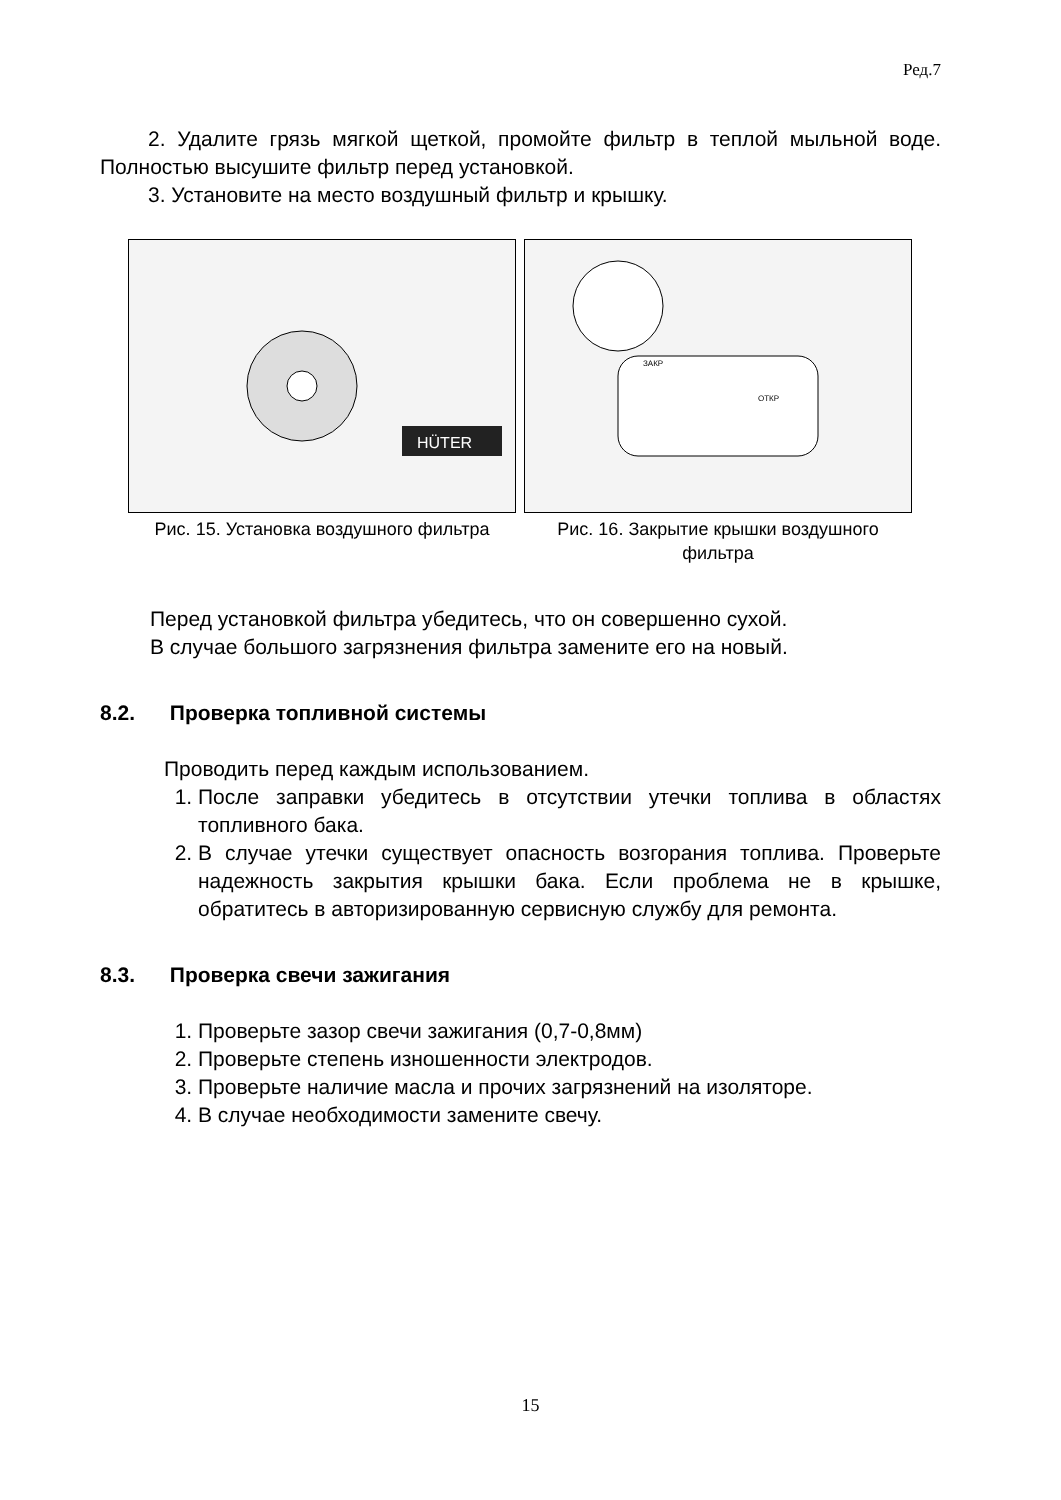Ред.7
2. Удалите грязь мягкой щеткой, промойте фильтр в теплой мыльной воде. Полностью высушите фильтр перед установкой.
3. Установите на место воздушный фильтр и крышку.
HÜTER
Рис. 15. Установка воздушного фильтра
ЗАКР
ОТКР
Рис. 16. Закрытие крышки воздушного фильтра
Перед установкой фильтра убедитесь, что он совершенно сухой.
В случае большого загрязнения фильтра замените его на новый.
8.2. Проверка топливной системы
Проводить перед каждым использованием.
1. После заправки убедитесь в отсутствии утечки топлива в областях топливного бака.
2. В случае утечки существует опасность возгорания топлива. Проверьте надежность закрытия крышки бака. Если проблема не в крышке, обратитесь в авторизированную сервисную службу для ремонта.
8.3. Проверка свечи зажигания
1. Проверьте зазор свечи зажигания (0,7-0,8мм)
2. Проверьте степень изношенности электродов.
3. Проверьте наличие масла и прочих загрязнений на изоляторе.
4. В случае необходимости замените свечу.
15